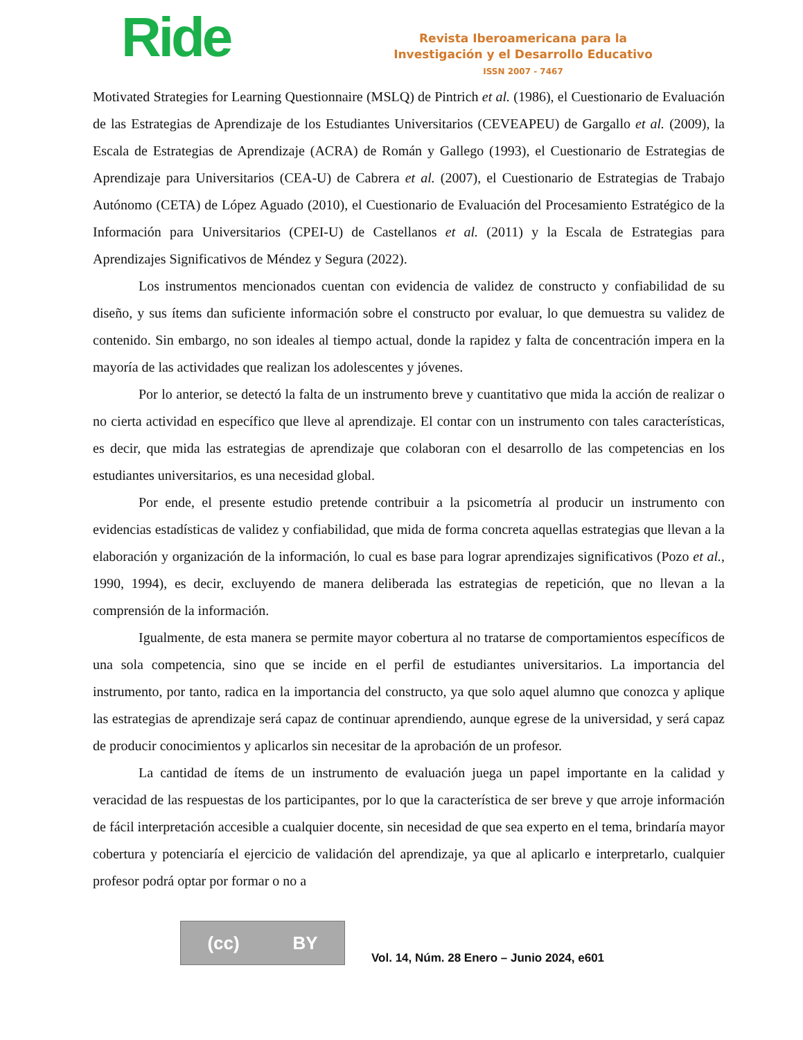Ride
Revista Iberoamericana para la
Investigación y el Desarrollo Educativo
ISSN 2007 - 7467
Motivated Strategies for Learning Questionnaire (MSLQ) de Pintrich et al. (1986), el Cuestionario de Evaluación de las Estrategias de Aprendizaje de los Estudiantes Universitarios (CEVEAPEU) de Gargallo et al. (2009), la Escala de Estrategias de Aprendizaje (ACRA) de Román y Gallego (1993), el Cuestionario de Estrategias de Aprendizaje para Universitarios (CEA-U) de Cabrera et al. (2007), el Cuestionario de Estrategias de Trabajo Autónomo (CETA) de López Aguado (2010), el Cuestionario de Evaluación del Procesamiento Estratégico de la Información para Universitarios (CPEI-U) de Castellanos et al. (2011) y la Escala de Estrategias para Aprendizajes Significativos de Méndez y Segura (2022).
Los instrumentos mencionados cuentan con evidencia de validez de constructo y confiabilidad de su diseño, y sus ítems dan suficiente información sobre el constructo por evaluar, lo que demuestra su validez de contenido. Sin embargo, no son ideales al tiempo actual, donde la rapidez y falta de concentración impera en la mayoría de las actividades que realizan los adolescentes y jóvenes.
Por lo anterior, se detectó la falta de un instrumento breve y cuantitativo que mida la acción de realizar o no cierta actividad en específico que lleve al aprendizaje. El contar con un instrumento con tales características, es decir, que mida las estrategias de aprendizaje que colaboran con el desarrollo de las competencias en los estudiantes universitarios, es una necesidad global.
Por ende, el presente estudio pretende contribuir a la psicometría al producir un instrumento con evidencias estadísticas de validez y confiabilidad, que mida de forma concreta aquellas estrategias que llevan a la elaboración y organización de la información, lo cual es base para lograr aprendizajes significativos (Pozo et al., 1990, 1994), es decir, excluyendo de manera deliberada las estrategias de repetición, que no llevan a la comprensión de la información.
Igualmente, de esta manera se permite mayor cobertura al no tratarse de comportamientos específicos de una sola competencia, sino que se incide en el perfil de estudiantes universitarios. La importancia del instrumento, por tanto, radica en la importancia del constructo, ya que solo aquel alumno que conozca y aplique las estrategias de aprendizaje será capaz de continuar aprendiendo, aunque egrese de la universidad, y será capaz de producir conocimientos y aplicarlos sin necesitar de la aprobación de un profesor.
La cantidad de ítems de un instrumento de evaluación juega un papel importante en la calidad y veracidad de las respuestas de los participantes, por lo que la característica de ser breve y que arroje información de fácil interpretación accesible a cualquier docente, sin necesidad de que sea experto en el tema, brindaría mayor cobertura y potenciaría el ejercicio de validación del aprendizaje, ya que al aplicarlo e interpretarlo, cualquier profesor podrá optar por formar o no a
(cc) BY
Vol. 14, Núm. 28 Enero – Junio 2024, e601